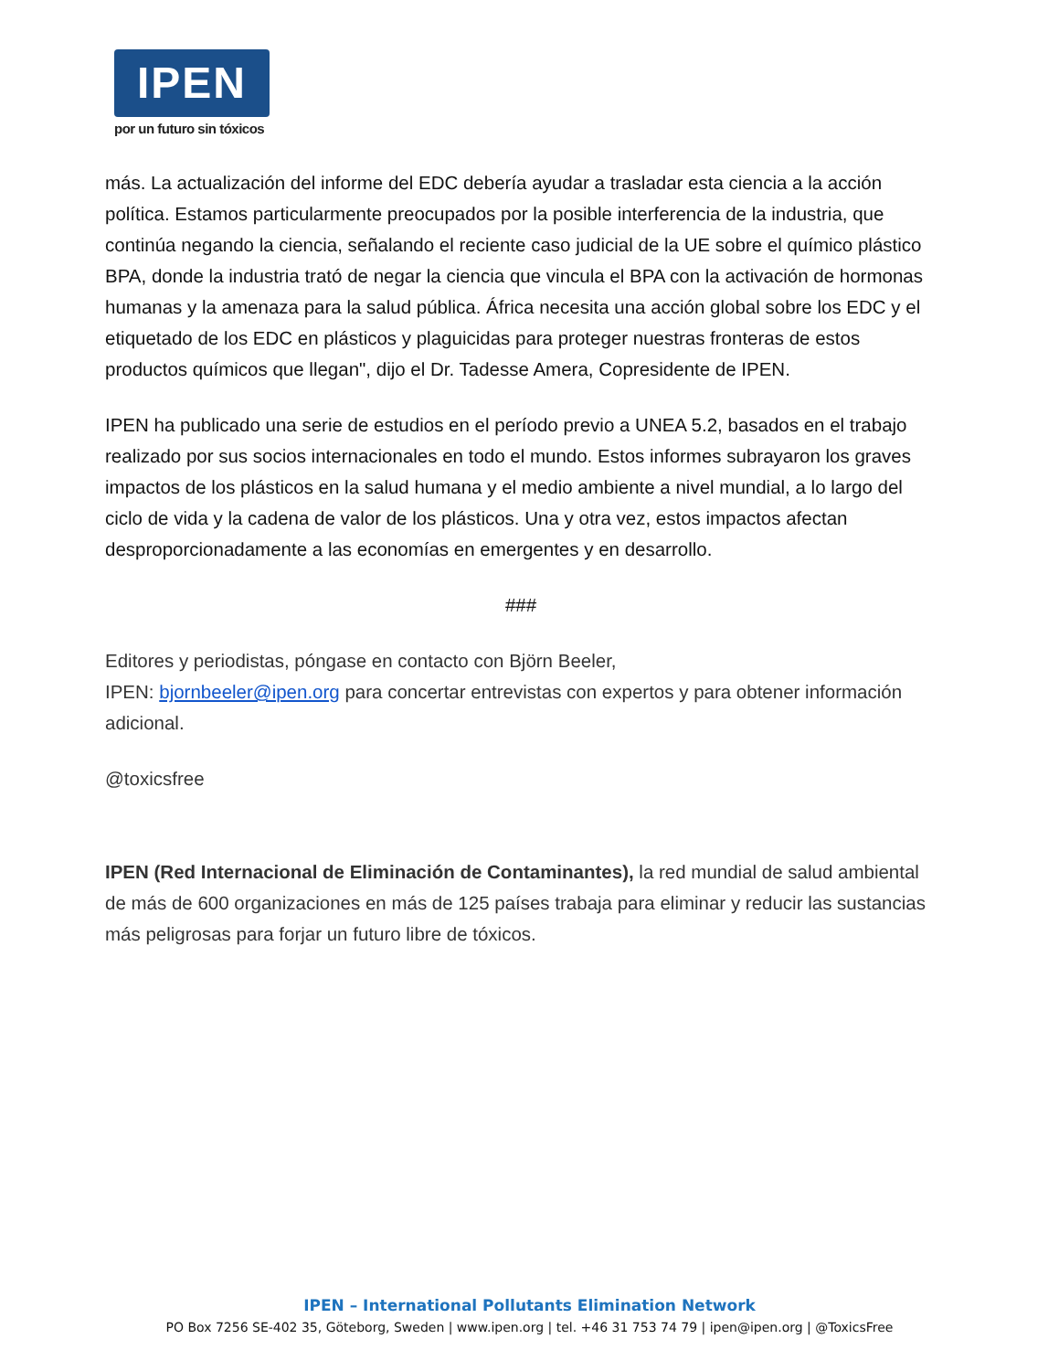IPEN
por un futuro sin tóxicos
más. La actualización del informe del EDC debería ayudar a trasladar esta ciencia a la acción política. Estamos particularmente preocupados por la posible interferencia de la industria, que continúa negando la ciencia, señalando el reciente caso judicial de la UE sobre el químico plástico BPA, donde la industria trató de negar la ciencia que vincula el BPA con la activación de hormonas humanas y la amenaza para la salud pública. África necesita una acción global sobre los EDC y el etiquetado de los EDC en plásticos y plaguicidas para proteger nuestras fronteras de estos productos químicos que llegan", dijo el Dr. Tadesse Amera, Copresidente de IPEN.
IPEN ha publicado una serie de estudios en el período previo a UNEA 5.2, basados en el trabajo realizado por sus socios internacionales en todo el mundo. Estos informes subrayaron los graves impactos de los plásticos en la salud humana y el medio ambiente a nivel mundial, a lo largo del ciclo de vida y la cadena de valor de los plásticos. Una y otra vez, estos impactos afectan desproporcionadamente a las economías en emergentes y en desarrollo.
###
Editores y periodistas, póngase en contacto con Björn Beeler,
IPEN: bjornbeeler@ipen.org para concertar entrevistas con expertos y para obtener información adicional.
@toxicsfree
IPEN (Red Internacional de Eliminación de Contaminantes), la red mundial de salud ambiental de más de 600 organizaciones en más de 125 países trabaja para eliminar y reducir las sustancias más peligrosas para forjar un futuro libre de tóxicos.
IPEN – International Pollutants Elimination Network
PO Box 7256 SE-402 35, Göteborg, Sweden | www.ipen.org | tel. +46 31 753 74 79 | ipen@ipen.org | @ToxicsFree